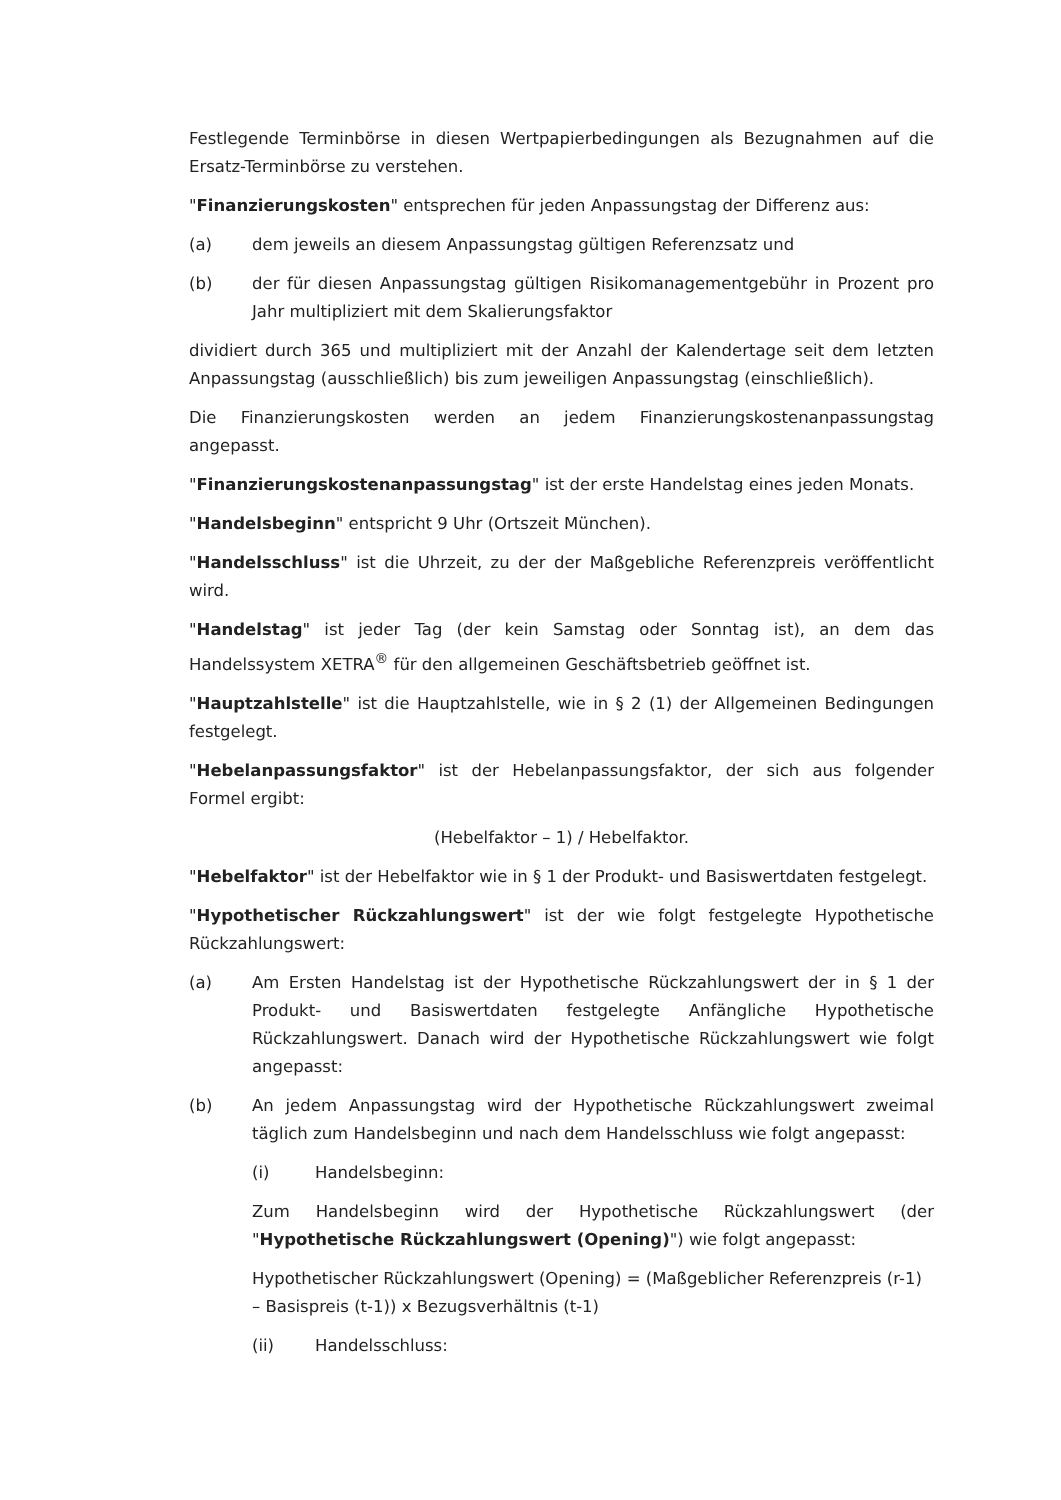Festlegende Terminbörse in diesen Wertpapierbedingungen als Bezugnahmen auf die Ersatz-Terminbörse zu verstehen.
"Finanzierungskosten" entsprechen für jeden Anpassungstag der Differenz aus:
(a) dem jeweils an diesem Anpassungstag gültigen Referenzsatz und
(b) der für diesen Anpassungstag gültigen Risikomanagementgebühr in Prozent pro Jahr multipliziert mit dem Skalierungsfaktor
dividiert durch 365 und multipliziert mit der Anzahl der Kalendertage seit dem letzten Anpassungstag (ausschließlich) bis zum jeweiligen Anpassungstag (einschließlich).
Die Finanzierungskosten werden an jedem Finanzierungskostenanpassungstag angepasst.
"Finanzierungskostenanpassungstag" ist der erste Handelstag eines jeden Monats.
"Handelsbeginn" entspricht 9 Uhr (Ortszeit München).
"Handelsschluss" ist die Uhrzeit, zu der der Maßgebliche Referenzpreis veröffentlicht wird.
"Handelstag" ist jeder Tag (der kein Samstag oder Sonntag ist), an dem das Handelssystem XETRA<sup>®</sup> für den allgemeinen Geschäftsbetrieb geöffnet ist.
"Hauptzahlstelle" ist die Hauptzahlstelle, wie in § 2 (1) der Allgemeinen Bedingungen festgelegt.
"Hebelanpassungsfaktor" ist der Hebelanpassungsfaktor, der sich aus folgender Formel ergibt:
(Hebelfaktor – 1) / Hebelfaktor.
"Hebelfaktor" ist der Hebelfaktor wie in § 1 der Produkt- und Basiswertdaten festgelegt.
"Hypothetischer Rückzahlungswert" ist der wie folgt festgelegte Hypothetische Rückzahlungswert:
(a) Am Ersten Handelstag ist der Hypothetische Rückzahlungswert der in § 1 der Produkt- und Basiswertdaten festgelegte Anfängliche Hypothetische Rückzahlungswert. Danach wird der Hypothetische Rückzahlungswert wie folgt angepasst:
(b) An jedem Anpassungstag wird der Hypothetische Rückzahlungswert zweimal täglich zum Handelsbeginn und nach dem Handelsschluss wie folgt angepasst:
(i) Handelsbeginn:
Zum Handelsbeginn wird der Hypothetische Rückzahlungswert (der "Hypothetische Rückzahlungswert (Opening)") wie folgt angepasst:
Hypothetischer Rückzahlungswert (Opening) = (Maßgeblicher Referenzpreis (r-1) – Basispreis (t-1)) x Bezugsverhältnis (t-1)
(ii) Handelsschluss: